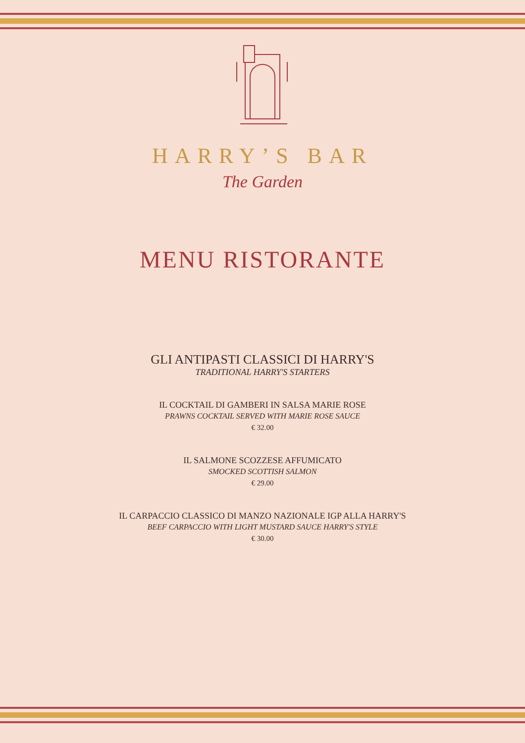HARRY’S BAR
The Garden
MENU RISTORANTE
GLI ANTIPASTI CLASSICI DI HARRY'S
TRADITIONAL HARRY'S STARTERS
IL COCKTAIL DI GAMBERI IN SALSA MARIE ROSE
PRAWNS COCKTAIL SERVED WITH MARIE ROSE SAUCE
€ 32.00
IL SALMONE SCOZZESE AFFUMICATO
SMOCKED SCOTTISH SALMON
€ 29.00
IL CARPACCIO CLASSICO DI MANZO NAZIONALE IGP ALLA HARRY'S
BEEF CARPACCIO WITH LIGHT MUSTARD SAUCE HARRY'S STYLE
€ 30.00